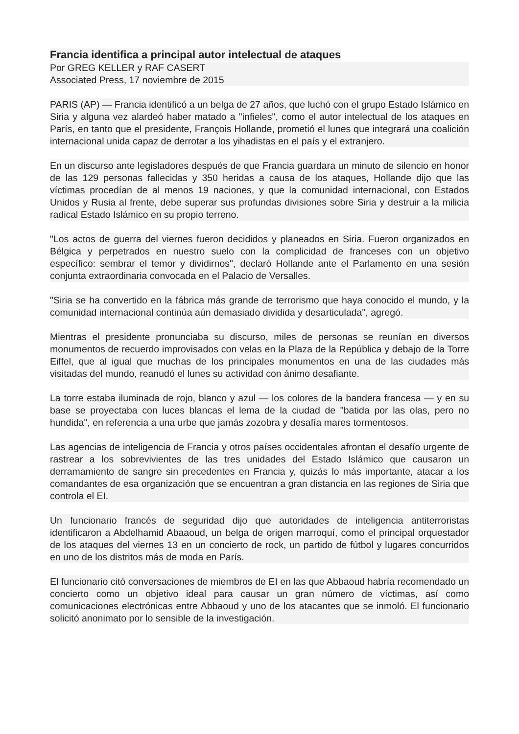Francia identifica a principal autor intelectual de ataques
Por GREG KELLER y RAF CASERT
Associated Press, 17 noviembre de 2015
PARIS (AP) — Francia identificó a un belga de 27 años, que luchó con el grupo Estado Islámico en Siria y alguna vez alardeó haber matado a "infieles", como el autor intelectual de los ataques en París, en tanto que el presidente, François Hollande, prometió el lunes que integrará una coalición internacional unida capaz de derrotar a los yihadistas en el país y el extranjero.
En un discurso ante legisladores después de que Francia guardara un minuto de silencio en honor de las 129 personas fallecidas y 350 heridas a causa de los ataques, Hollande dijo que las víctimas procedían de al menos 19 naciones, y que la comunidad internacional, con Estados Unidos y Rusia al frente, debe superar sus profundas divisiones sobre Siria y destruir a la milicia radical Estado Islámico en su propio terreno.
"Los actos de guerra del viernes fueron decididos y planeados en Siria. Fueron organizados en Bélgica y perpetrados en nuestro suelo con la complicidad de franceses con un objetivo específico: sembrar el temor y dividirnos", declaró Hollande ante el Parlamento en una sesión conjunta extraordinaria convocada en el Palacio de Versalles.
"Siria se ha convertido en la fábrica más grande de terrorismo que haya conocido el mundo, y la comunidad internacional continúa aún demasiado dividida y desarticulada", agregó.
Mientras el presidente pronunciaba su discurso, miles de personas se reunían en diversos monumentos de recuerdo improvisados con velas en la Plaza de la República y debajo de la Torre Eiffel, que al igual que muchas de los principales monumentos en una de las ciudades más visitadas del mundo, reanudó el lunes su actividad con ánimo desafiante.
La torre estaba iluminada de rojo, blanco y azul — los colores de la bandera francesa — y en su base se proyectaba con luces blancas el lema de la ciudad de "batida por las olas, pero no hundida", en referencia a una urbe que jamás zozobra y desafía mares tormentosos.
Las agencias de inteligencia de Francia y otros países occidentales afrontan el desafío urgente de rastrear a los sobrevivientes de las tres unidades del Estado Islámico que causaron un derramamiento de sangre sin precedentes en Francia y, quizás lo más importante, atacar a los comandantes de esa organización que se encuentran a gran distancia en las regiones de Siria que controla el EI.
Un funcionario francés de seguridad dijo que autoridades de inteligencia antiterroristas identificaron a Abdelhamid Abaaoud, un belga de origen marroquí, como el principal orquestador de los ataques del viernes 13 en un concierto de rock, un partido de fútbol y lugares concurridos en uno de los distritos más de moda en París.
El funcionario citó conversaciones de miembros de EI en las que Abbaoud habría recomendado un concierto como un objetivo ideal para causar un gran número de víctimas, así como comunicaciones electrónicas entre Abbaoud y uno de los atacantes que se inmoló. El funcionario solicitó anonimato por lo sensible de la investigación.